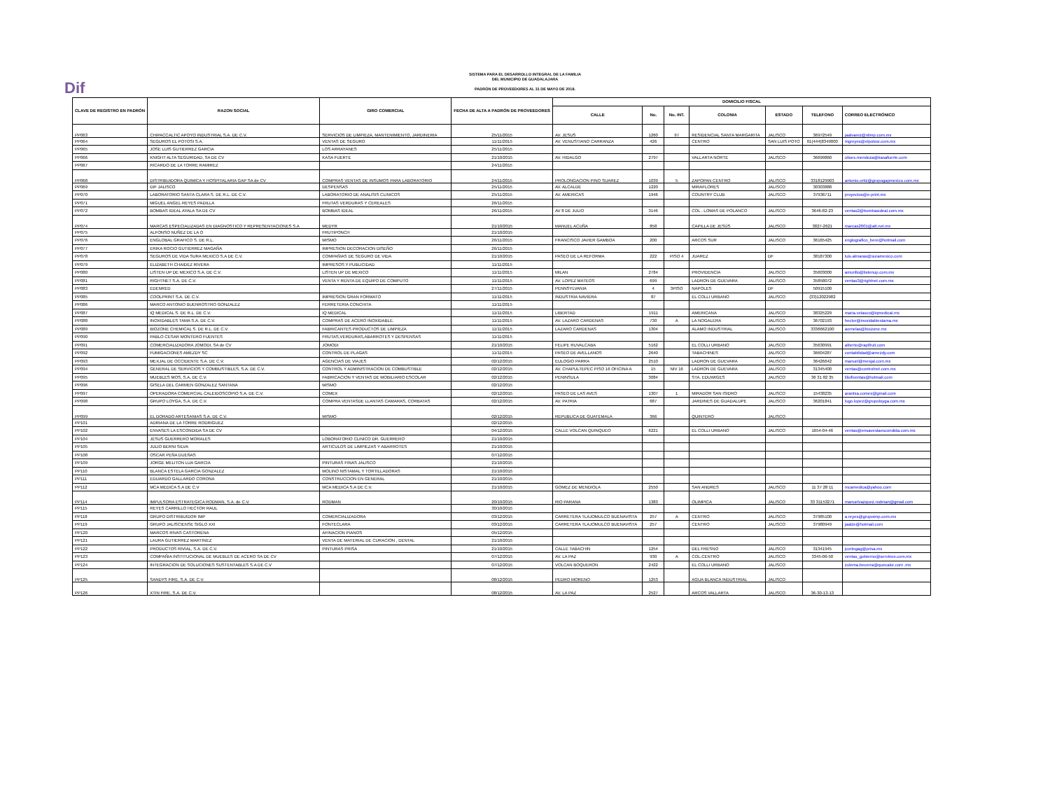Dif
SISTEMA PARA EL DESARROLLO INTEGRAL DE LA FAMILIA
DEL MUNICIPIO DE GUADALAJARA
PADRÓN DE PROVEEDORES AL 31 DE MAYO DE 2018.
| CLAVE DE REGISTRO EN PADRÓN | RAZON SOCIAL | GIRO COMERCIAL | FECHA DE ALTA A PADRÓN DE PROVEEDORES | DOMICILIO FISCAL | | | | | | |
| --- | --- | --- | --- | --- | --- | --- | --- | --- | --- | --- |
| | | | | CALLE | No. | No. INT. | COLONIA | ESTADO | TELEFONO | CORREO ELECTRÓNICO |
| PP063 | CHIPACCALTIC APOYO INDUSTRIAL S.A. DE C.V. | SERVICIOS DE LIMPIEZA, MANTENIMIENTO, JARDINERIA | 25/11/2015 | AV. JESUS | 1260 | 97 | RESIDENCIAL SANTA MARGARITA | JALISCO | 36972549 | jaalvarez@xlimp.com.mx |
| PP064 | SEGUROS EL POTOSI S.A. | VENTAS DE SEGURO | 11/11/2015 | AV. VENUSTIANO CARRANZA | 426 | | CENTRO | SAN LUIS POTO | 01(444)8349000 | mgreyes@elpotosi.com.mx |
| PP065 | JOSE LUIS GUTIERREZ GARCIA | LOS ARRAYANES | 25/11/2015 | | | | | | | |
| PP066 | KNIGHT ALTA SEGURIDAD, SA DE CV | KASA FUERTE | 21/10/2015 | AV. HIDALGO | 2797 | | VALLARTA NORTE | JALISCO | 36699860 | ulises.mendoza@kasafuerte.com |
| PP067 | RICARDO DE LA TORRE RAMIREZ | | 24/11/2015 | | | | | | | |
| PP068 | DISTRIBUIDORA QUIMICA Y HOSPITALARIA GAP SA de CV | COMPRAS VENTAS DE INSUMOS PARA LABORATORIO | 24/11/2015 | PROLONGACION PINO SUAREZ | 1039 | 5 | ZAPOPAN CENTRO | JALISCO | 3318129903 | antonio.ortiz@grupogapmexico.com.mx |
| PP069 | DIF JALISCO | DESPENSAS | 25/11/2015 | AV. ALCALDE | 1220 | | MIRAFLORES | JALISCO | 30303888 | |
| PP070 | LABORATORIO SANTA CLARA S. DE R.L. DE C.V. | LABORATORIO DE ANALISIS CLINICOS | 25/11/2015 | AV. AMERICAS | 1946 | | COUNTRY CLUB | JALISCO | 37936711 | proyectos@e-print.mx |
| PP071 | MIGUEL ANGEL REYES PADILLA | FRUTAS VERDURAS Y CEREALES | 26/11/2015 | | | | | | | |
| PP072 | BOMBAS IDEAL AYALA SA DE CV | BOMBAS IDEAL | 26/11/2015 | AV 8 DE JULIO | 3146 | | COL . LOMAS DE POLANCO | JALISCO | 3646-82-23 | ventas2@bombasideal.com.mx |
| PP074 | MARCAS ESPECIALIZADAS EN DIAGNOSTICO Y REPRESENTACIONES S.A | MEDYR | 21/10/2015 | MANUEL ACUÑA | 858 | | CAPILLA DE JESÚS | JALISCO | 3827-2621 | marcas2001@att.net.mx |
| PP075 | ALFONSO NUÑEZ DE LA O | FRUTIPONCH | 21/10/2015 | | | | | | | |
| PP076 | ENGLOBAL GRAFICO S. DE R.L. | MISMO | 26/11/2015 | FRANCISCO JAVIER GAMBOA | 200 | | ARCOS SUR | JALISCO | 36165425 | englografico_bere@hotmail.com |
| PP077 | ERIKA ROCIO GUTIERREZ MAGAÑA | IMPRESION DECORACION DISEÑO | 26/11/2015 | | | | | | | |
| PP078 | SEGUROS DE VIDA SURA MEXICO S.A DE C.V. | COMPAÑIAS DE SEGURO DE VIDA | 21/10/2015 | PASEO DE LA REFORMA | 222 | PISO 4 | JUAREZ | DF | 38187300 | luis.almaras@suramexico.com |
| PP079 | ELIZABETH CHAIDEZ RIVERA | IMPRESOS Y PUBLICIDAD | 11/11/2015 | | | | | | | |
| PP080 | LISTEN UP DE MEXICO S.A. DE C.V. | LISTEN UP DE MEXICO | 11/11/2015 | MILAN | 2784 | | PROVIDENCIA | JALISCO | 35603000 | amurillo@listenup.com.mx |
| PP081 | RIGHTNET S.A. DE C.V. | VENTA Y RENTA DE EQUIPO DE COMPUTO | 11/11/2015 | AV. LOPEZ MATEOS | 699 | | LADRON DE GUEVARA | JALISCO | 35858072 | ventas3@rightnet.com.mx |
| PP083 | EDENRED | | 27/11/2015 | PENNSYLVANIA | 4 | 3PISO | NAPOLES | DF | 50915100 | |
| PP085 | COOLPRINT S.A. DE C.V. | IMPRESION GRAN FORMATO | 11/11/2015 | INDUSTRIA NAVIERA | 87 | | EL COLLI URBANO | JALISCO | (33)12022982 | |
| PP086 | MARCO ANTONIO BUENROSTRO GONZALEZ | FERRETERIA CONCHITA | 11/11/2015 | | | | | | | |
| PP087 | IQ MEDICAL S. DE R.L. DE C.V. | IQ MEDICAL | 11/11/2015 | LIBERTAD | 1911 | | AMERICANA | JALISCO | 38325229 | maria.velasco@iqmedical.mx |
| PP088 | INOXIDABLES TAMA S.A. DE C.V. | COMPRAS DE ACERO INOXIDABLE. | 11/11/2015 | AV. LAZARO CARDENAS | 730 | A | LA NOGALERA | JALISCO | 36702193 | hector@inoxidablestama.mx |
| PP089 | BIOZONE CHEMICAL S. DE R.L. DE C.V. | FABRICANTES PRODUCTOS DE LIMPIEZA | 11/11/2015 | LAZARO CARDENAS | 1304 | | ALAMO INDUSTRIAL | JALISCO | 3336662100 | aornelas@biozone.mx |
| PP090 | PABLO CESAR MONTERO FUENTES | FRUTAS,VERDURAS,ABARROTES Y DESPENSAS | 11/11/2015 | | | | | | | |
| PP091 | COMERCIALIZADORA JOMODI, SA de CV | JOMODI | 21/10/2015 | FELIPE RUVALCABA | 5162 | | EL COLLI URBANO | JALISCO | 35630991 | alberto@rapifruit.com |
| PP092 | FUMIGACIONES AMEZDY SC | CONTROL DE PLAGAS | 11/11/2015 | PASEO DE AVELLANOS | 2640 | | TABACHINES | JALISCO | 36604287 | contabilidad@amezdy.com |
| PP093 | MEXJAL DE OCCIDENTE S.A. DE C.V. | AGENCIAS DE VIAJES | 02/12/2015 | EULOGIO PARRA | 2510 | | LADRON DE GUEVARA | JALISCO | 36426642 | manuel@mexjal.com.mx |
| PP094 | GENERAL DE SERVICIOS Y COMBUSTIBLES, S.A. DE C.V. | CONTROL Y ADMINISTRACION DE COMBUSTIBLE | 02/12/2015 | AV. CHAPULTEPEC PISO 16 OFICINA A | 15 | NIV 16 | LADRON DE GUEVARA | JALISCO | 31345400 | ventas@controlnet.com.mx |
| PP095 | MUEBLES MOS, S.A. DE C.V. | FABRICACION Y VENTAS DE MOBILIARIO ESCOLAR | 02/12/2015 | PENINSULA | 3084 | | STA. EDUWIGES | JALISCO | 36 31 82 35 | liliofiventas@hotmail.com |
| PP096 | GISELA DEL CARMEN GONZALEZ SANTANA | MISMO | 02/12/2015 | | | | | | | |
| PP097 | OPERADORA COMERCIAL CALEIDOSCOPIO S.A. DE C.V. | COMEX | 02/12/2015 | PASEO DE LAS AVES | 1307 | 1 | MIRADOR SAN ISIDRO | JALISCO | 15438235 | arantxa.comex@gmail.com |
| PP098 | GRUPO LOYGA, S.A. DE C.V. | COMPRA VENTASDE LLANTAS CAMARAS, CORBATAS | 02/12/2015 | AV. PATRIA | 687 | | JARDINES DE GUADALUPE | JALISCO | 36201841 | lugo.lopez@grupoloyga.com.mx |
| PP099 | EL DORADO ARTESANIAS S.A. DE C.V. | MISMO | 02/12/2015 | REPUBLICA DE GUATEMALA | 366 | | QUINTERO | JALISCO | | |
| PP101 | ADRIANA DE LA TORRE RODRIGUEZ | | 02/12/2015 | | | | | | | |
| PP102 | ENVASES LA ESCONDIDA SA DE CV | | 04/12/2015 | CALLE VOLCAN QUINQUEO | 6221 | | EL COLLI URBANO | JALISCO | 1654-04-46 | ventas@ensaveslaescondida.com.mx |
| PP104 | JESUS GUERRERO MORALES | LOBORATORIO CLINICO DR. GUERRERO | 21/10/2015 | | | | | | | |
| PP105 | JULIO BERNI SILVA | ARTICULOS DE LIMPIEZAS Y ABARROTES | 21/10/2015 | | | | | | | |
| PP108 | OSCAR PEÑA DUEÑAS | | 07/12/2015 | | | | | | | |
| PP109 | JORGE MELITON LUA GARCIA | PINTURAS FINAS JALISCO | 21/10/2015 | | | | | | | |
| PP110 | BLANCA ESTELA GARCIA GONZALEZ | MOLINO NISTAMAL Y TORTILLADORAS | 21/10/2015 | | | | | | | |
| PP111 | EDUARDO GALLARDO CORONA | CONSTRUCCION EN GENERAL | 21/10/2015 | | | | | | | |
| PP112 | MCA MEDICA S.A DE C.V | MCA MEDICA S.A DE C.V. | 21/10/2015 | GOMEZ DE MENDIOLA | 2550 | | SAN ANDRES | JALISCO | 11 37 28 11 | mcamedica@yahoo.com |
| PP114 | IMPULSORA ESTRATEGICA RODMAN, S.A. de C.V. | RODMAN | 20/10/2015 | RIO PARANA | 1383 | | OLIMPICA | JALISCO | 33 31153271 | manuelvazquez.rodman@gmail.com |
| PP115 | REYES CARRILLO HECTOR RAUL | | 30/10/2015 | | | | | | | |
| PP118 | GRUPO DISTRIBUIDOR IMP | COMERCIALIZADORA | 03/12/2015 | CARRETERA TLAJOMULCO BUENAVISTA | 257 | A | CENTRO | JALISCO | 37985100 | a.reyes@grupoimp.com.mx |
| PP119 | GRUPO JALISCIENSE SIGLO XXI | FONTECLARA | 03/12/2015 | CARRETERA TLAJOMULCO BUENAVISTA | 257 | | CENTRO | JALISCO | 37980949 | jaalze@hotmail.com |
| PP120 | MARCOS RIVAS CASTORENA | AFINACION PIANOS | 05/12/2015 | | | | | | | |
| PP121 | LAURA GUTIERREZ MARTINEZ | VENTA DE MATERIAL DE CURACION , DENTAL | 21/10/2015 | | | | | | | |
| PP122 | PRODUCTOS RIVIAL, S.A. DE C.V. | PINTURAS PRISA | 21/10/2015 | CALLE TABACHIN | 1254 | | DEL FRESNO | JALISCO | 31341945 | jcortegag@prisa.mx |
| PP123 | COMPAÑIA INSTITUCIONAL DE MUEBLES DE ACERO SA DE CV | | 07/12/2015 | AV. LA PAZ | 930 | A | COL.CENTRO | JALISCO | 3345-06-50 | ventas_gobierno@servinox.com.mx |
| PP124 | INTEGRACION DE SOLUCIONES SUSTENTABLES S.A DE C.V | | 07/12/2015 | VOLCAN BOQUERON | 2422 | | EL COLLI URBANO | JALISCO | | zulema.becerra@quecalor.com .mx |
| PP125 | SANDYS FIRE, S.A. DE C.V. | | 08/12/2015 | PEDRO MORENO | 1253 | | AGUA BLANCA INDUSTRIAL | JALISCO | | |
| PP126 | XTIN FIRE, S.A. DE C.V. | | 08/12/2015 | AV. LA PAZ | 2527 | | ARCOS VALLARTA | JALISCO | 36-30-13-13 | |